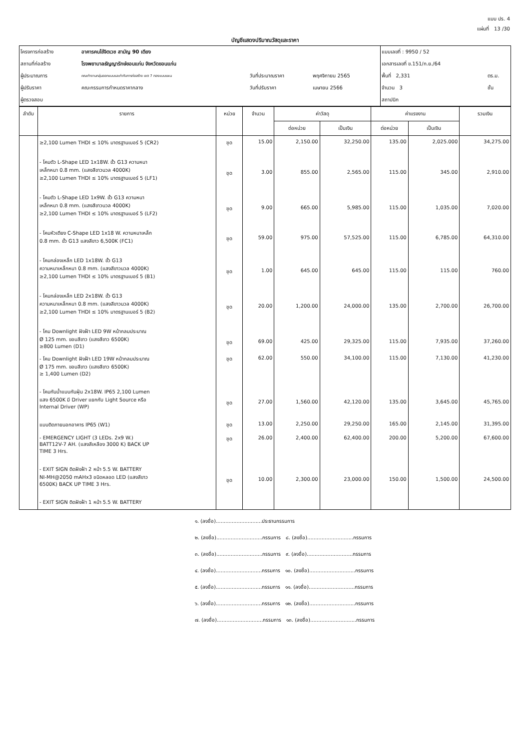แบบ ปร. 4
แผ่นที่ 13 /30
บัญชีแสดงปริมาณวัสดุและราคา
| โครงการก่อสร้าง | อาคารคนไข้จิตเวช สามัญ 90 เตียง | | | แบบเลขที่ : 9950 / 52 | |
| สถานที่ก่อสร้าง | โรงพยาบาลธัญญารักษ์ขอนแก่น จังหวัดขอนแก่น | | | เอกสารเลขที่ ข.151/ก.ย./64 | |
| ผู้ประมาณการ | คณะทำงานกลุ่มออกแบบและกำกับการก่อสร้าง เขต 7 กองแบบแผน | วันที่ประมาณราคา | พฤศจิกายน 2565 | พื้นที่ 2,331 | ตร.ม. |
| ผู้ปรับราคา | คณะกรรมการกำหนดราคากลาง | วันที่ปรับราคา | เมษายน 2566 | จำนวน 3 | ชั้น |
| ผู้ตรวจสอบ | | | | สถาปนิก | |
| ลำดับ | รายการ | หน่วย | จำนวน | ค่าวัสดุ | | ค่าแรงงาน | | รวมเงิน |
| --- | --- | --- | --- | --- | --- | --- | --- | --- |
| | | | | ต่อหน่วย | เป็นเงิน | ต่อหน่วย | เป็นเงิน | |
| | ≥2,100 Lumen THDI ≤ 10% มาตรฐานเบอร์ 5 (CR2) | ชุด | 15.00 | 2,150.00 | 32,250.00 | 135.00 | 2,025.000 | 34,275.00 |
| | - โคมตัว L-Shape LED 1x18W. ขั้ว G13 ความหนา เหล็กหนา 0.8 mm. (แสงสีขาวนวล 4000K) ≥2,100 Lumen THDI ≤ 10% มาตรฐานเบอร์ 5 (LF1) | ชุด | 3.00 | 855.00 | 2,565.00 | 115.00 | 345.00 | 2,910.00 |
| | - โคมตัว L-Shape LED 1x9W. ขั้ว G13 ความหนา เหล็กหนา 0.8 mm. (แสงสีขาวนวล 4000K) ≥2,100 Lumen THDI ≤ 10% มาตรฐานเบอร์ 5 (LF2) | ชุด | 9.00 | 665.00 | 5,985.00 | 115.00 | 1,035.00 | 7,020.00 |
| | - โคมหัวเตียง C-Shape LED 1x18 W. ความหนาเหล็ก 0.8 mm. ขั้ว G13 แสงสีขาว 6,500K (FC1) | ชุด | 59.00 | 975.00 | 57,525.00 | 115.00 | 6,785.00 | 64,310.00 |
| | - โคมกล่องเหล็ก LED 1x18W. ขั้ว G13 ความหนาเหล็กหนา 0.8 mm. (แสงสีขาวนวล 4000K) ≥2,100 Lumen THDI ≤ 10% มาตรฐานเบอร์ 5 (B1) | ชุด | 1.00 | 645.00 | 645.00 | 115.00 | 115.00 | 760.00 |
| | - โคมกล่องเหล็ก LED 2x18W. ขั้ว G13 ความหนาเหล็กหนา 0.8 mm. (แสงสีขาวนวล 4000K) ≥2,100 Lumen THDI ≤ 10% มาตรฐานเบอร์ 5 (B2) | ชุด | 20.00 | 1,200.00 | 24,000.00 | 135.00 | 2,700.00 | 26,700.00 |
| | - โคม Downlight ฝังฝ้า LED 9W หน้ากลมประมาณ Ø 125 mm. ขอบสีขาว (แสงสีขาว 6500K) ≥800 Lumen (D1) | ชุด | 69.00 | 425.00 | 29,325.00 | 115.00 | 7,935.00 | 37,260.00 |
| | - โคม Downlight ฝังฝ้า LED 19W หน้ากลมประมาณ Ø 175 mm. ขอบสีขาว (แสงสีขาว 6500K) ≥ 1,400 Lumen (D2) | ชุด | 62.00 | 550.00 | 34,100.00 | 115.00 | 7,130.00 | 41,230.00 |
| | - โคมกันน้ำแบบกันฝุ่น 2x18W. IP65 2,100 Lumen แสง 6500K มี Driver แยกกับ Light Source หรือ Internal Driver (WP) | ชุด | 27.00 | 1,560.00 | 42,120.00 | 135.00 | 3,645.00 | 45,765.00 |
| | แบบติดภายนอกอาคาร IP65 (W1) | ชุด | 13.00 | 2,250.00 | 29,250.00 | 165.00 | 2,145.00 | 31,395.00 |
| | - EMERGENCY LIGHT (3 LEDs. 2x9 W.) BATT12V-7 AH. (แสงสีเหลือง 3000 K) BACK UP TIME 3 Hrs. | ชุด | 26.00 | 2,400.00 | 62,400.00 | 200.00 | 5,200.00 | 67,600.00 |
| | - EXIT SIGN ติดฝังฝ้า 2 หน้า 5.5 W. BATTERY NI-MH@2050 mAHx3 ชนิดหลอด LED (แสงสีขาว 6500K) BACK UP TIME 3 Hrs. | ชุด | 10.00 | 2,300.00 | 23,000.00 | 150.00 | 1,500.00 | 24,500.00 |
| | - EXIT SIGN ติดฝังฝ้า 1 หน้า 5.5 W. BATTERY | | | | | | | |
๑. (ลงชื่อ).............................ประธานกรรมการ
๒. (ลงชื่อ).............................กรรมการ ๘. (ลงชื่อ).............................กรรมการ
๓. (ลงชื่อ).............................กรรมการ ๙. (ลงชื่อ).............................กรรมการ
๔. (ลงชื่อ).............................กรรมการ ๑๐. (ลงชื่อ).............................กรรมการ
๕. (ลงชื่อ).............................กรรมการ ๑๑. (ลงชื่อ).............................กรรมการ
๖. (ลงชื่อ).............................กรรมการ ๑๒. (ลงชื่อ).............................กรรมการ
๗. (ลงชื่อ).............................กรรมการ ๑๓. (ลงชื่อ).............................กรรมการ